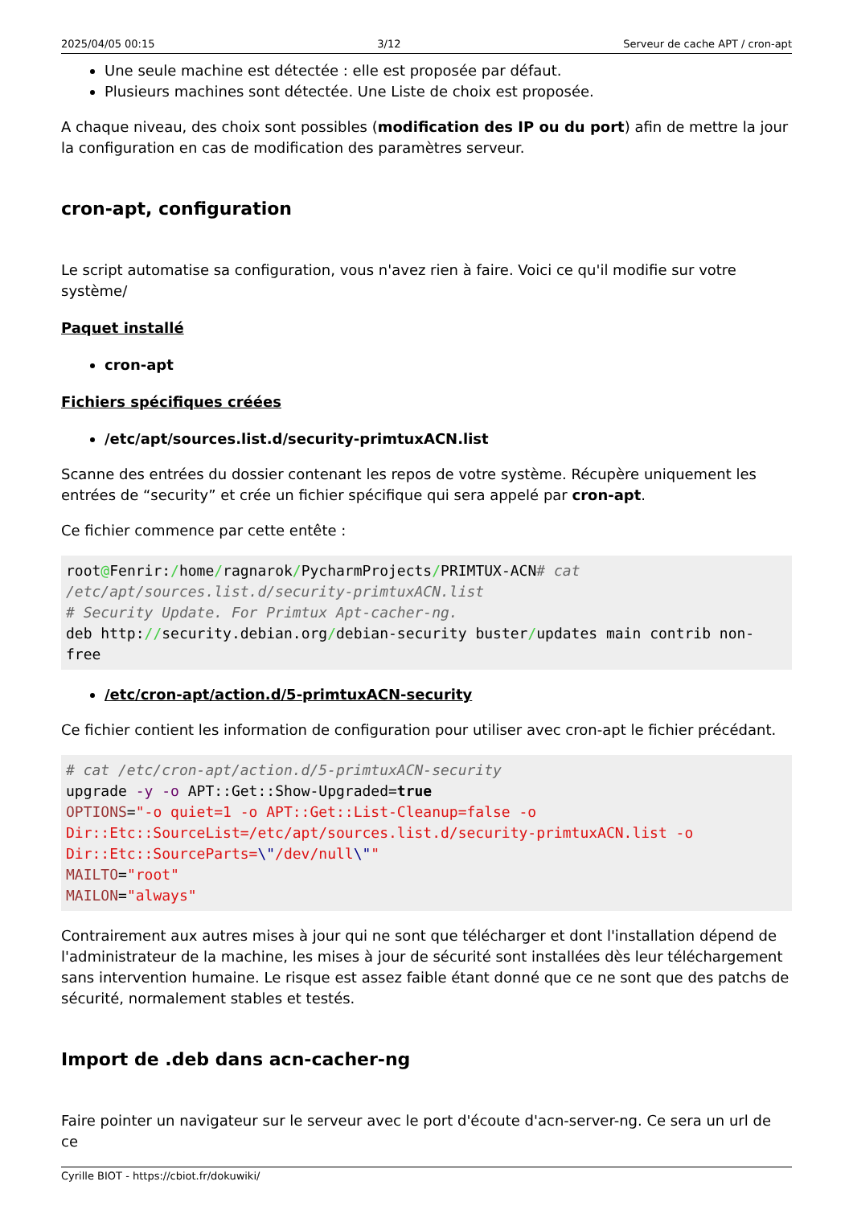2025/04/05 00:15 3/12 Serveur de cache APT / cron-apt
Une seule machine est détectée : elle est proposée par défaut.
Plusieurs machines sont détectée. Une Liste de choix est proposée.
A chaque niveau, des choix sont possibles (modification des IP ou du port) afin de mettre la jour la configuration en cas de modification des paramètres serveur.
cron-apt, configuration
Le script automatise sa configuration, vous n'avez rien à faire. Voici ce qu'il modifie sur votre système/
Paquet installé
cron-apt
Fichiers spécifiques créées
/etc/apt/sources.list.d/security-primtuxACN.list
Scanne des entrées du dossier contenant les repos de votre système. Récupère uniquement les entrées de “security” et crée un fichier spécifique qui sera appelé par cron-apt.
Ce fichier commence par cette entête :
root@Fenrir:/home/ragnarok/PycharmProjects/PRIMTUX-ACN# cat /etc/apt/sources.list.d/security-primtuxACN.list
# Security Update. For Primtux Apt-cacher-ng.
deb http://security.debian.org/debian-security buster/updates main contrib non-free
/etc/cron-apt/action.d/5-primtuxACN-security
Ce fichier contient les information de configuration pour utiliser avec cron-apt le fichier précédant.
# cat /etc/cron-apt/action.d/5-primtuxACN-security
upgrade -y -o APT::Get::Show-Upgraded=true
OPTIONS="-o quiet=1 -o APT::Get::List-Cleanup=false -o Dir::Etc::SourceList=/etc/apt/sources.list.d/security-primtuxACN.list -o Dir::Etc::SourceParts=\"/dev/null\""
MAILTO="root"
MAILON="always"
Contrairement aux autres mises à jour qui ne sont que télécharger et dont l'installation dépend de l'administrateur de la machine, les mises à jour de sécurité sont installées dès leur téléchargement sans intervention humaine. Le risque est assez faible étant donné que ce ne sont que des patchs de sécurité, normalement stables et testés.
Import de .deb dans acn-cacher-ng
Faire pointer un navigateur sur le serveur avec le port d'écoute d'acn-server-ng. Ce sera un url de ce
Cyrille BIOT - https://cbiot.fr/dokuwiki/